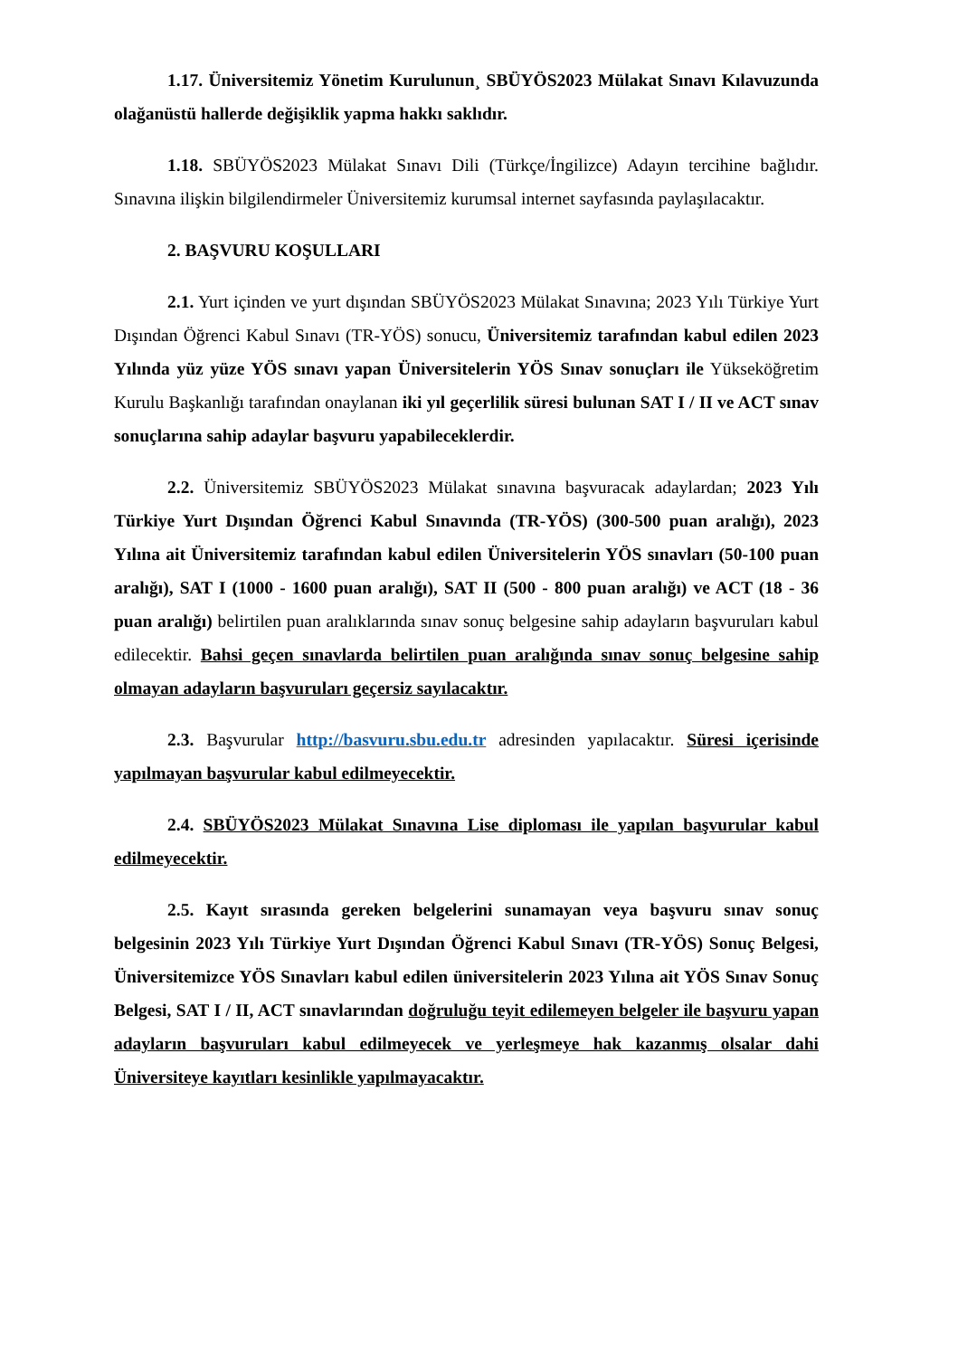1.17. Üniversitemiz Yönetim Kurulunun¸ SBÜYÖS2023 Mülakat Sınavı Kılavuzunda olağanüstü hallerde değişiklik yapma hakkı saklıdır.
1.18. SBÜYÖS2023 Mülakat Sınavı Dili (Türkçe/İngilizce) Adayın tercihine bağlıdır. Sınavına ilişkin bilgilendirmeler Üniversitemiz kurumsal internet sayfasında paylaşılacaktır.
2. BAŞVURU KOŞULLARI
2.1. Yurt içinden ve yurt dışından SBÜYÖS2023 Mülakat Sınavına; 2023 Yılı Türkiye Yurt Dışından Öğrenci Kabul Sınavı (TR-YÖS) sonucu, Üniversitemiz tarafından kabul edilen 2023 Yılında yüz yüze YÖS sınavı yapan Üniversitelerin YÖS Sınav sonuçları ile Yükseköğretim Kurulu Başkanlığı tarafından onaylanan iki yıl geçerlilik süresi bulunan SAT I / II ve ACT sınav sonuçlarına sahip adaylar başvuru yapabileceklerdir.
2.2. Üniversitemiz SBÜYÖS2023 Mülakat sınavına başvuracak adaylardan; 2023 Yılı Türkiye Yurt Dışından Öğrenci Kabul Sınavında (TR-YÖS) (300-500 puan aralığı), 2023 Yılına ait Üniversitemiz tarafından kabul edilen Üniversitelerin YÖS sınavları (50-100 puan aralığı), SAT I (1000 - 1600 puan aralığı), SAT II (500 - 800 puan aralığı) ve ACT (18 - 36 puan aralığı) belirtilen puan aralıklarında sınav sonuç belgesine sahip adayların başvuruları kabul edilecektir. Bahsi geçen sınavlarda belirtilen puan aralığında sınav sonuç belgesine sahip olmayan adayların başvuruları geçersiz sayılacaktır.
2.3. Başvurular http://basvuru.sbu.edu.tr adresinden yapılacaktır. Süresi içerisinde yapılmayan başvurular kabul edilmeyecektir.
2.4. SBÜYÖS2023 Mülakat Sınavına Lise diploması ile yapılan başvurular kabul edilmeyecektir.
2.5. Kayıt sırasında gereken belgelerini sunamayan veya başvuru sınav sonuç belgesinin 2023 Yılı Türkiye Yurt Dışından Öğrenci Kabul Sınavı (TR-YÖS) Sonuç Belgesi, Üniversitemizce YÖS Sınavları kabul edilen üniversitelerin 2023 Yılına ait YÖS Sınav Sonuç Belgesi, SAT I / II, ACT sınavlarından doğruluğu teyit edilemeyen belgeler ile başvuru yapan adayların başvuruları kabul edilmeyecek ve yerleşmeye hak kazanmış olsalar dahi Üniversiteye kayıtları kesinlikle yapılmayacaktır.